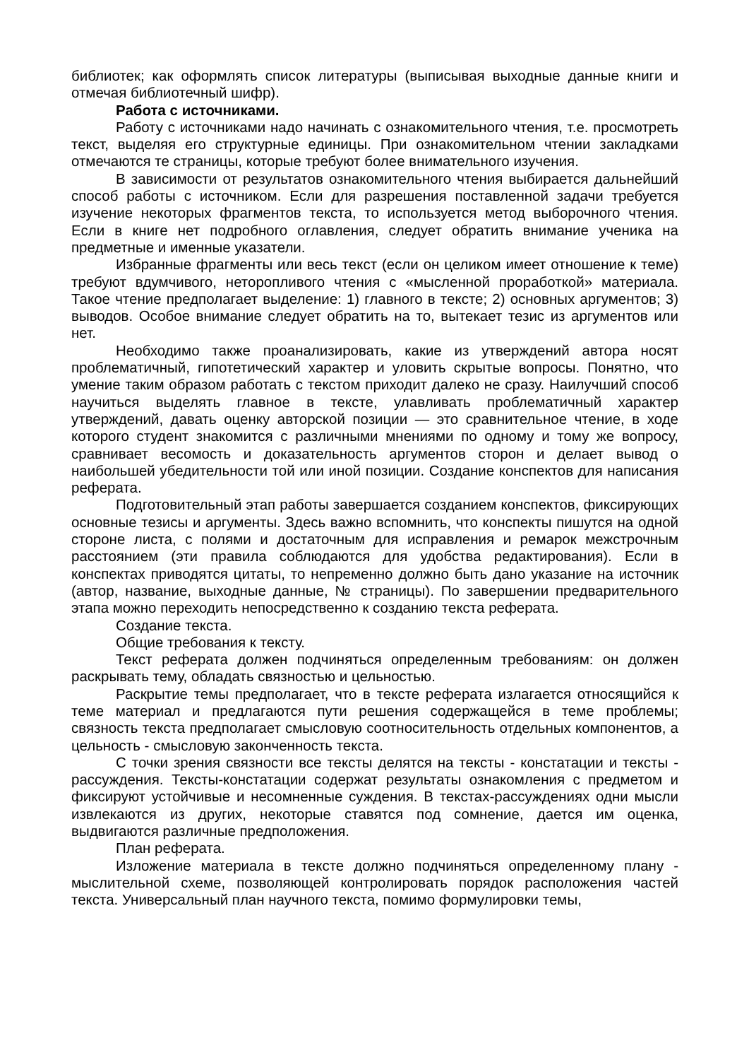библиотек; как оформлять список литературы (выписывая выходные данные книги и отмечая библиотечный шифр).
Работа с источниками.
Работу с источниками надо начинать с ознакомительного чтения, т.е. просмотреть текст, выделяя его структурные единицы. При ознакомительном чтении закладками отмечаются те страницы, которые требуют более внимательного изучения.
В зависимости от результатов ознакомительного чтения выбирается дальнейший способ работы с источником. Если для разрешения поставленной задачи требуется изучение некоторых фрагментов текста, то используется метод выборочного чтения. Если в книге нет подробного оглавления, следует обратить внимание ученика на предметные и именные указатели.
Избранные фрагменты или весь текст (если он целиком имеет отношение к теме) требуют вдумчивого, неторопливого чтения с «мысленной проработкой» материала. Такое чтение предполагает выделение: 1) главного в тексте; 2) основных аргументов; 3) выводов. Особое внимание следует обратить на то, вытекает тезис из аргументов или нет.
Необходимо также проанализировать, какие из утверждений автора носят проблематичный, гипотетический характер и уловить скрытые вопросы. Понятно, что умение таким образом работать с текстом приходит далеко не сразу. Наилучший способ научиться выделять главное в тексте, улавливать проблематичный характер утверждений, давать оценку авторской позиции — это сравнительное чтение, в ходе которого студент знакомится с различными мнениями по одному и тому же вопросу, сравнивает весомость и доказательность аргументов сторон и делает вывод о наибольшей убедительности той или иной позиции. Создание конспектов для написания реферата.
Подготовительный этап работы завершается созданием конспектов, фиксирующих основные тезисы и аргументы. Здесь важно вспомнить, что конспекты пишутся на одной стороне листа, с полями и достаточным для исправления и ремарок межстрочным расстоянием (эти правила соблюдаются для удобства редактирования). Если в конспектах приводятся цитаты, то непременно должно быть дано указание на источник (автор, название, выходные данные, № страницы). По завершении предварительного этапа можно переходить непосредственно к созданию текста реферата.
Создание текста.
Общие требования к тексту.
Текст реферата должен подчиняться определенным требованиям: он должен раскрывать тему, обладать связностью и цельностью.
Раскрытие темы предполагает, что в тексте реферата излагается относящийся к теме материал и предлагаются пути решения содержащейся в теме проблемы; связность текста предполагает смысловую соотносительность отдельных компонентов, а цельность - смысловую законченность текста.
С точки зрения связности все тексты делятся на тексты - констатации и тексты - рассуждения. Тексты-констатации содержат результаты ознакомления с предметом и фиксируют устойчивые и несомненные суждения. В текстах-рассуждениях одни мысли извлекаются из других, некоторые ставятся под сомнение, дается им оценка, выдвигаются различные предположения.
План реферата.
Изложение материала в тексте должно подчиняться определенному плану - мыслительной схеме, позволяющей контролировать порядок расположения частей текста. Универсальный план научного текста, помимо формулировки темы,